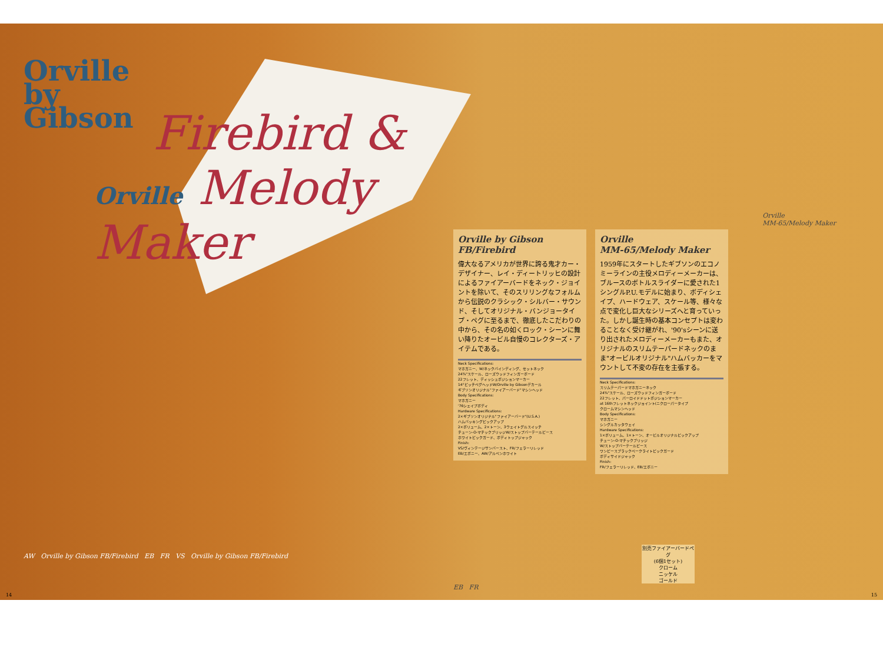Orville
by
Gibson
Firebird &
Orville Melody Maker
AW Orville by Gibson FB/Firebird EB FR VS Orville by Gibson FB/Firebird
14
Orville by Gibson
FB/Firebird
偉大なるアメリカが世界に誇る鬼才カー・デザイナー、レイ・ディートリッヒの設計によるファイアーバードをネック・ジョイントを除いて、そのスリリングなフォルムから伝説のクラシック・シルバー・サウンド、そしてオリジナル・バンジョータイプ・ペグに至るまで、徹底したこだわりの中から、その名の如くロック・シーンに舞い降りたオービル自慢のコレクターズ・アイテムである。
Neck Specifications:
マホガニー、W/ネックバインディング、セットネック
24¾"スケール、ローズウッドフィンガーボード
22フレット、ディッシュポジションマーカー
14°ピッチペグヘッドW/Orville by Gibsonデカール
ギブソンオリジナル"ファイアーバード"マシンヘッド
Body Specifications:
マホガニー
'76シェイプボディ
Hardware Specifications:
2×ギブソンオリジナル"ファイアーバード"(U.S.A.)
ハムバッキングピックアップ
2×ボリューム、2×トーン、3ウェイトグルスイッチ
チューン-O-マチックブリッジW/ストップバーテールピース
ホワイトピックガード、ボディトップジャック
Finish:
VS/ヴィンテージサンバースト、FR/フェラーリレッド
EB/エボニー、AW/アルペンホワイト
Orville
MM-65/Melody Maker
1959年にスタートしたギブソンのエコノミーラインの主役メロディーメーカーは、ブルースのボトルスライダーに愛された1シングルP.U.モデルに始まり、ボディシェイプ、ハードウェア、スケール等、様々な点で変化し巨大なシリーズへと育っていった。しかし誕生時の基本コンセプトは変わることなく受け継がれ、'90'sシーンに送り出されたメロディーメーカーもまた、オリジナルのスリムテーパードネックのまま"オービルオリジナル"ハムバッカーをマウントして不変の存在を主張する。
Neck Specifications:
スリムテーパードマホガニーネック
24¾"スケール、ローズウッドフィンガーボード
22フレット、パーロイドドットポジションマーカー
at 16thフレットネックジョイント(ニクローパータイプ
クロームマシンヘッド
Body Specifications:
マホガニー
シングルカッタウェイ
Hardware Specifications:
1×ボリューム、1×トーン、オービルオリジナルピックアップ
チューン-O-マチックブリッジ
W/ストップバーテールピース
ワンピースブラックベークライトピックガード
ボディサイドジャック
Finish:
FR/フェラーリレッド、EB/エボニー
Orville
MM-65/Melody Maker
別売ファイアーバードペグ
(6個1セット)
クローム
ニッケル
ゴールド
EB FR
15